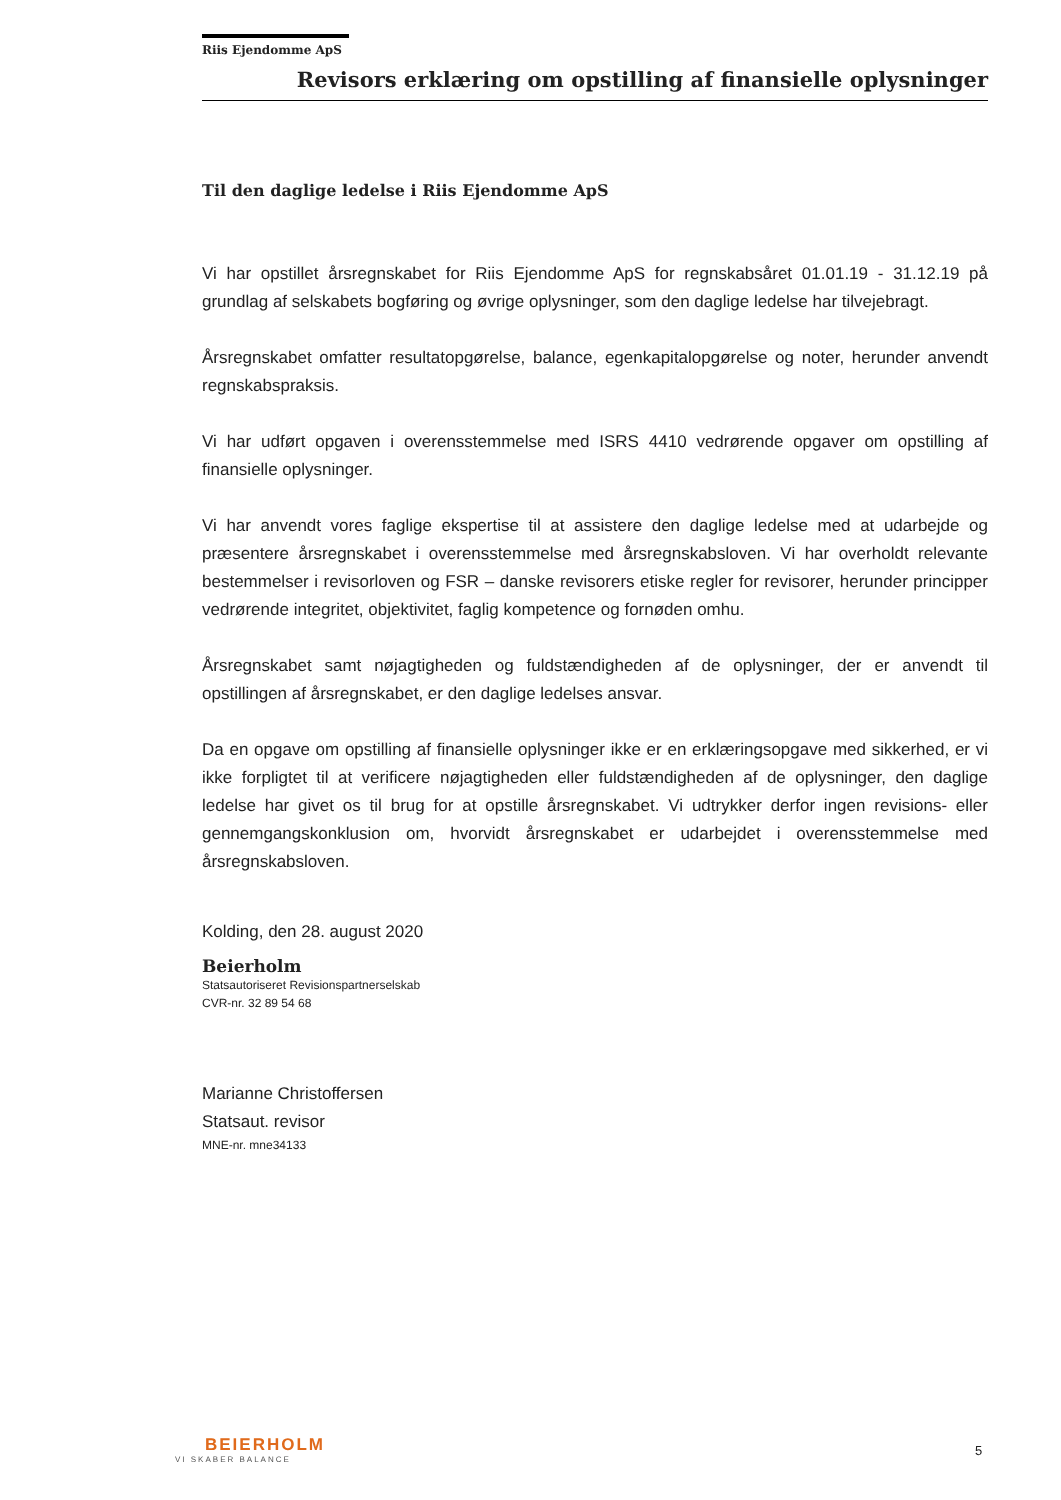Riis Ejendomme ApS
Revisors erklæring om opstilling af finansielle oplysninger
Til den daglige ledelse i Riis Ejendomme ApS
Vi har opstillet årsregnskabet for Riis Ejendomme ApS for regnskabsåret 01.01.19 - 31.12.19 på grundlag af selskabets bogføring og øvrige oplysninger, som den daglige ledelse har tilvejebragt.
Årsregnskabet omfatter resultatopgørelse, balance, egenkapitalopgørelse og noter, herunder anvendt regnskabspraksis.
Vi har udført opgaven i overensstemmelse med ISRS 4410 vedrørende opgaver om opstilling af finansielle oplysninger.
Vi har anvendt vores faglige ekspertise til at assistere den daglige ledelse med at udarbejde og præsentere årsregnskabet i overensstemmelse med årsregnskabsloven. Vi har overholdt relevante bestemmelser i revisorloven og FSR – danske revisorers etiske regler for revisorer, herunder principper vedrørende integritet, objektivitet, faglig kompetence og fornøden omhu.
Årsregnskabet samt nøjagtigheden og fuldstændigheden af de oplysninger, der er anvendt til opstillingen af årsregnskabet, er den daglige ledelses ansvar.
Da en opgave om opstilling af finansielle oplysninger ikke er en erklæringsopgave med sikkerhed, er vi ikke forpligtet til at verificere nøjagtigheden eller fuldstændigheden af de oplysninger, den daglige ledelse har givet os til brug for at opstille årsregnskabet. Vi udtrykker derfor ingen revisions- eller gennemgangskonklusion om, hvorvidt årsregnskabet er udarbejdet i overensstemmelse med årsregnskabsloven.
Kolding, den 28. august 2020
Beierholm
Statsautoriseret Revisionspartnerselskab
CVR-nr. 32 89 54 68
Marianne Christoffersen
Statsaut. revisor
MNE-nr. mne34133
BEIERHOLM
VI SKABER BALANCE
5